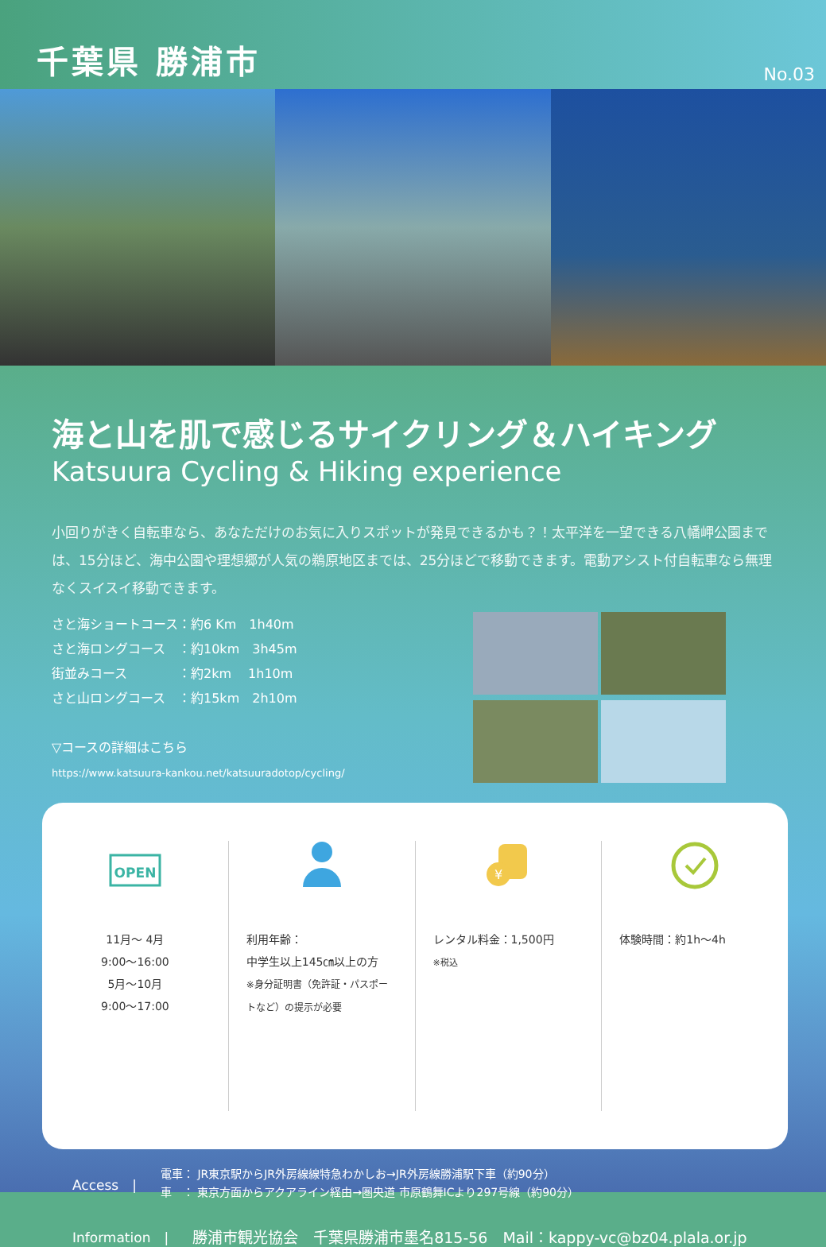千葉県 勝浦市
No.03
海と山を肌で感じるサイクリング＆ハイキング
Katsuura Cycling & Hiking experience
小回りがきく自転車なら、あなただけのお気に入りスポットが発見できるかも？！太平洋を一望できる八幡岬公園までは、15分ほど、海中公園や理想郷が人気の鵜原地区までは、25分ほどで移動できます。電動アシスト付自転車なら無理なくスイスイ移動できます。
さと海ショートコース：約6 Km　1h40m
さと海ロングコース　：約10km　3h45m
街並みコース　　　　：約2km　 1h10m
さと山ロングコース　：約15km　2h10m
▽コースの詳細はこちら
https://www.katsuura-kankou.net/katsuuradotop/cycling/
OPEN
11月～ 4月
9:00～16:00
5月～10月
9:00～17:00
利用年齢：
中学生以上145㎝以上の方
※身分証明書（免許証・パスポートなど）の提示が必要
¥
レンタル料金：1,500円
※税込
体験時間：約1h～4h
Access　|
電車： JR東京駅からJR外房線線特急わかしお→JR外房線勝浦駅下車（約90分）
車　： 東京方面からアクアライン経由→圏央道 市原鶴舞ICより297号線（約90分）
Information　| 勝浦市観光協会　千葉県勝浦市墨名815-56　Mail：kappy-vc@bz04.plala.or.jp